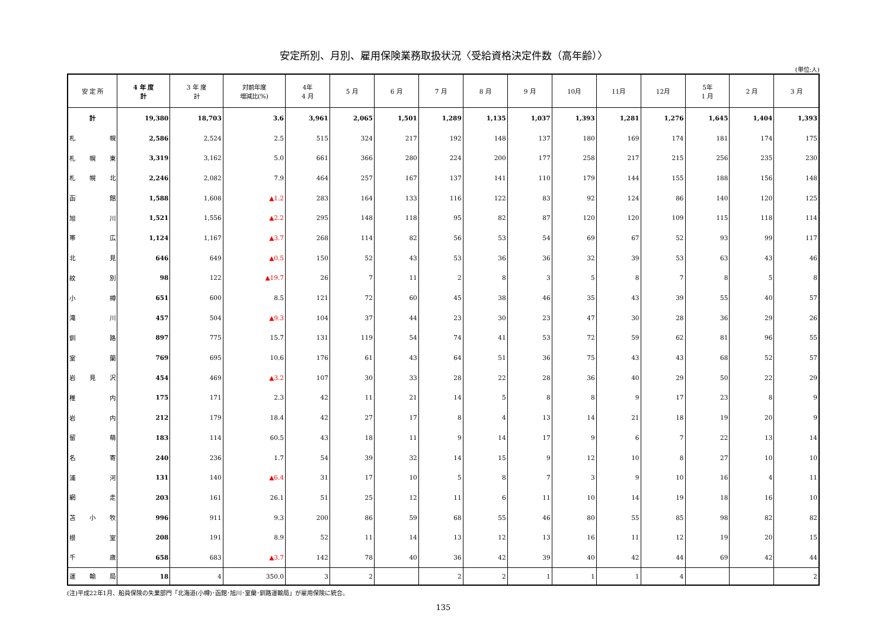安定所別、月別、雇用保険業務取扱状況〈受給資格決定件数（高年齢）〉
(単位:人)
| 安 定 所 | 4 年 度 計 | 3 年 度 計 | 対前年度 増減比(%) | 4年 4 月 | 5 月 | 6 月 | 7 月 | 8 月 | 9 月 | 10月 | 11月 | 12月 | 5年 1 月 | 2 月 | 3 月 |
| --- | --- | --- | --- | --- | --- | --- | --- | --- | --- | --- | --- | --- | --- | --- | --- |
| 計 | 19,380 | 18,703 | 3.6 | 3,961 | 2,065 | 1,501 | 1,289 | 1,135 | 1,037 | 1,393 | 1,281 | 1,276 | 1,645 | 1,404 | 1,393 |
| 札幌 | 2,586 | 2,524 | 2.5 | 515 | 324 | 217 | 192 | 148 | 137 | 180 | 169 | 174 | 181 | 174 | 175 |
| 札幌東 | 3,319 | 3,162 | 5.0 | 661 | 366 | 280 | 224 | 200 | 177 | 258 | 217 | 215 | 256 | 235 | 230 |
| 札幌北 | 2,246 | 2,082 | 7.9 | 464 | 257 | 167 | 137 | 141 | 110 | 179 | 144 | 155 | 188 | 156 | 148 |
| 函館 | 1,588 | 1,608 | ▲1.2 | 283 | 164 | 133 | 116 | 122 | 83 | 92 | 124 | 86 | 140 | 120 | 125 |
| 旭川 | 1,521 | 1,556 | ▲2.2 | 295 | 148 | 118 | 95 | 82 | 87 | 120 | 120 | 109 | 115 | 118 | 114 |
| 帯広 | 1,124 | 1,167 | ▲3.7 | 268 | 114 | 82 | 56 | 53 | 54 | 69 | 67 | 52 | 93 | 99 | 117 |
| 北見 | 646 | 649 | ▲0.5 | 150 | 52 | 43 | 53 | 36 | 36 | 32 | 39 | 53 | 63 | 43 | 46 |
| 紋別 | 98 | 122 | ▲19.7 | 26 | 7 | 11 | 2 | 8 | 3 | 5 | 8 | 7 | 8 | 5 | 8 |
| 小樽 | 651 | 600 | 8.5 | 121 | 72 | 60 | 45 | 38 | 46 | 35 | 43 | 39 | 55 | 40 | 57 |
| 滝川 | 457 | 504 | ▲9.3 | 104 | 37 | 44 | 23 | 30 | 23 | 47 | 30 | 28 | 36 | 29 | 26 |
| 釧路 | 897 | 775 | 15.7 | 131 | 119 | 54 | 74 | 41 | 53 | 72 | 59 | 62 | 81 | 96 | 55 |
| 室蘭 | 769 | 695 | 10.6 | 176 | 61 | 43 | 64 | 51 | 36 | 75 | 43 | 43 | 68 | 52 | 57 |
| 岩見沢 | 454 | 469 | ▲3.2 | 107 | 30 | 33 | 28 | 22 | 28 | 36 | 40 | 29 | 50 | 22 | 29 |
| 稚内 | 175 | 171 | 2.3 | 42 | 11 | 21 | 14 | 5 | 8 | 8 | 9 | 17 | 23 | 8 | 9 |
| 岩内 | 212 | 179 | 18.4 | 42 | 27 | 17 | 8 | 4 | 13 | 14 | 21 | 18 | 19 | 20 | 9 |
| 留萌 | 183 | 114 | 60.5 | 43 | 18 | 11 | 9 | 14 | 17 | 9 | 6 | 7 | 22 | 13 | 14 |
| 名寄 | 240 | 236 | 1.7 | 54 | 39 | 32 | 14 | 15 | 9 | 12 | 10 | 8 | 27 | 10 | 10 |
| 浦河 | 131 | 140 | ▲6.4 | 31 | 17 | 10 | 5 | 8 | 7 | 3 | 9 | 10 | 16 | 4 | 11 |
| 網走 | 203 | 161 | 26.1 | 51 | 25 | 12 | 11 | 6 | 11 | 10 | 14 | 19 | 18 | 16 | 10 |
| 苫小牧 | 996 | 911 | 9.3 | 200 | 86 | 59 | 68 | 55 | 46 | 80 | 55 | 85 | 98 | 82 | 82 |
| 根室 | 208 | 191 | 8.9 | 52 | 11 | 14 | 13 | 12 | 13 | 16 | 11 | 12 | 19 | 20 | 15 |
| 千歳 | 658 | 683 | ▲3.7 | 142 | 78 | 40 | 36 | 42 | 39 | 40 | 42 | 44 | 69 | 42 | 44 |
| 運輸局 | 18 | 4 | 350.0 | 3 | 2 | | 2 | 2 | 1 | 1 | 1 | 4 | | | 2 |
(注)平成22年1月、船員保険の失業部門「北海道(小樽)･函館･旭川･室蘭･釧路運輸局」が雇用保険に統合。
135